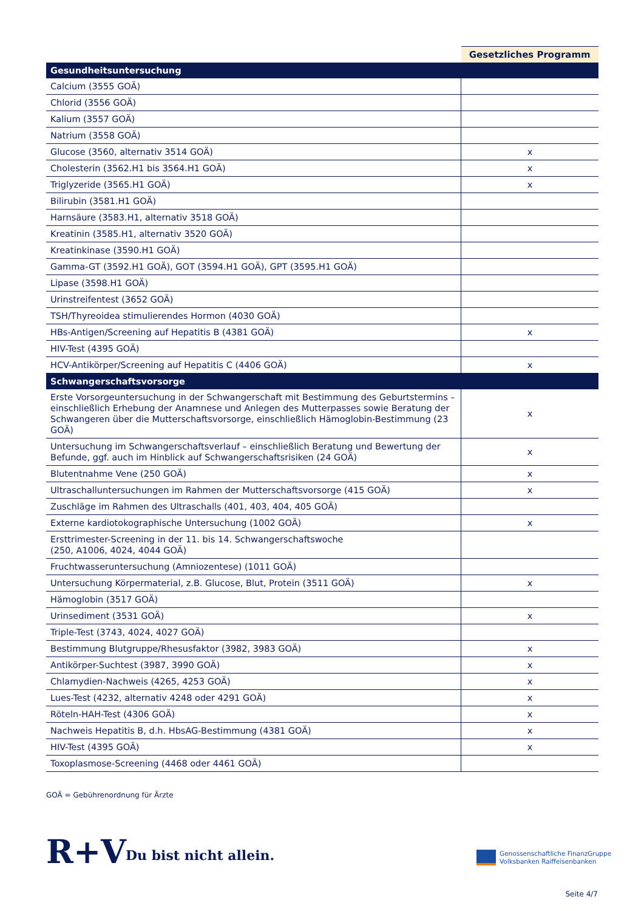| | Gesetzliches Programm |
| --- | --- |
| Gesundheitsuntersuchung | |
| Calcium (3555 GOÄ) | |
| Chlorid (3556 GOÄ) | |
| Kalium (3557 GOÄ) | |
| Natrium (3558 GOÄ) | |
| Glucose (3560, alternativ 3514 GOÄ) | x |
| Cholesterin (3562.H1 bis 3564.H1 GOÄ) | x |
| Triglyzeride (3565.H1 GOÄ) | x |
| Bilirubin (3581.H1 GOÄ) | |
| Harnsäure (3583.H1, alternativ 3518 GOÄ) | |
| Kreatinin (3585.H1, alternativ 3520 GOÄ) | |
| Kreatinkinase (3590.H1 GOÄ) | |
| Gamma-GT (3592.H1 GOÄ), GOT (3594.H1 GOÄ), GPT (3595.H1 GOÄ) | |
| Lipase (3598.H1 GOÄ) | |
| Urinstreifentest (3652 GOÄ) | |
| TSH/Thyreoidea stimulierendes Hormon (4030 GOÄ) | |
| HBs-Antigen/Screening auf Hepatitis B (4381 GOÄ) | x |
| HIV-Test (4395 GOÄ) | |
| HCV-Antikörper/Screening auf Hepatitis C (4406 GOÄ) | x |
| Schwangerschaftsvorsorge | |
| Erste Vorsorgeuntersuchung in der Schwangerschaft mit Bestimmung des Geburtstermins – einschließlich Erhebung der Anamnese und Anlegen des Mutterpasses sowie Beratung der Schwangeren über die Mutterschaftsvorsorge, einschließlich Hämoglobin-Bestimmung (23 GOÄ) | x |
| Untersuchung im Schwangerschaftsverlauf – einschließlich Beratung und Bewertung der Befunde, ggf. auch im Hinblick auf Schwangerschaftsrisiken (24 GOÄ) | x |
| Blutentnahme Vene (250 GOÄ) | x |
| Ultraschalluntersuchungen im Rahmen der Mutterschaftsvorsorge (415 GOÄ) | x |
| Zuschläge im Rahmen des Ultraschalls (401, 403, 404, 405 GOÄ) | |
| Externe kardiotokographische Untersuchung (1002 GOÄ) | x |
| Ersttrimester-Screening in der 11. bis 14. Schwangerschaftswoche (250, A1006, 4024, 4044 GOÄ) | |
| Fruchtwasseruntersuchung (Amniozentese) (1011 GOÄ) | |
| Untersuchung Körpermaterial, z.B. Glucose, Blut, Protein (3511 GOÄ) | x |
| Hämoglobin (3517 GOÄ) | |
| Urinsediment (3531 GOÄ) | x |
| Triple-Test (3743, 4024, 4027 GOÄ) | |
| Bestimmung Blutgruppe/Rhesusfaktor (3982, 3983 GOÄ) | x |
| Antikörper-Suchtest (3987, 3990 GOÄ) | x |
| Chlamydien-Nachweis (4265, 4253 GOÄ) | x |
| Lues-Test (4232, alternativ 4248 oder 4291 GOÄ) | x |
| Röteln-HAH-Test (4306 GOÄ) | x |
| Nachweis Hepatitis B, d.h. HbsAG-Bestimmung (4381 GOÄ) | x |
| HIV-Test (4395 GOÄ) | x |
| Toxoplasmose-Screening (4468 oder 4461 GOÄ) | |
GOÄ = Gebührenordnung für Ärzte
R+V Du bist nicht allein.
Genossenschaftliche FinanzGruppe
Volksbanken Raiffeisenbanken
Seite 4/7